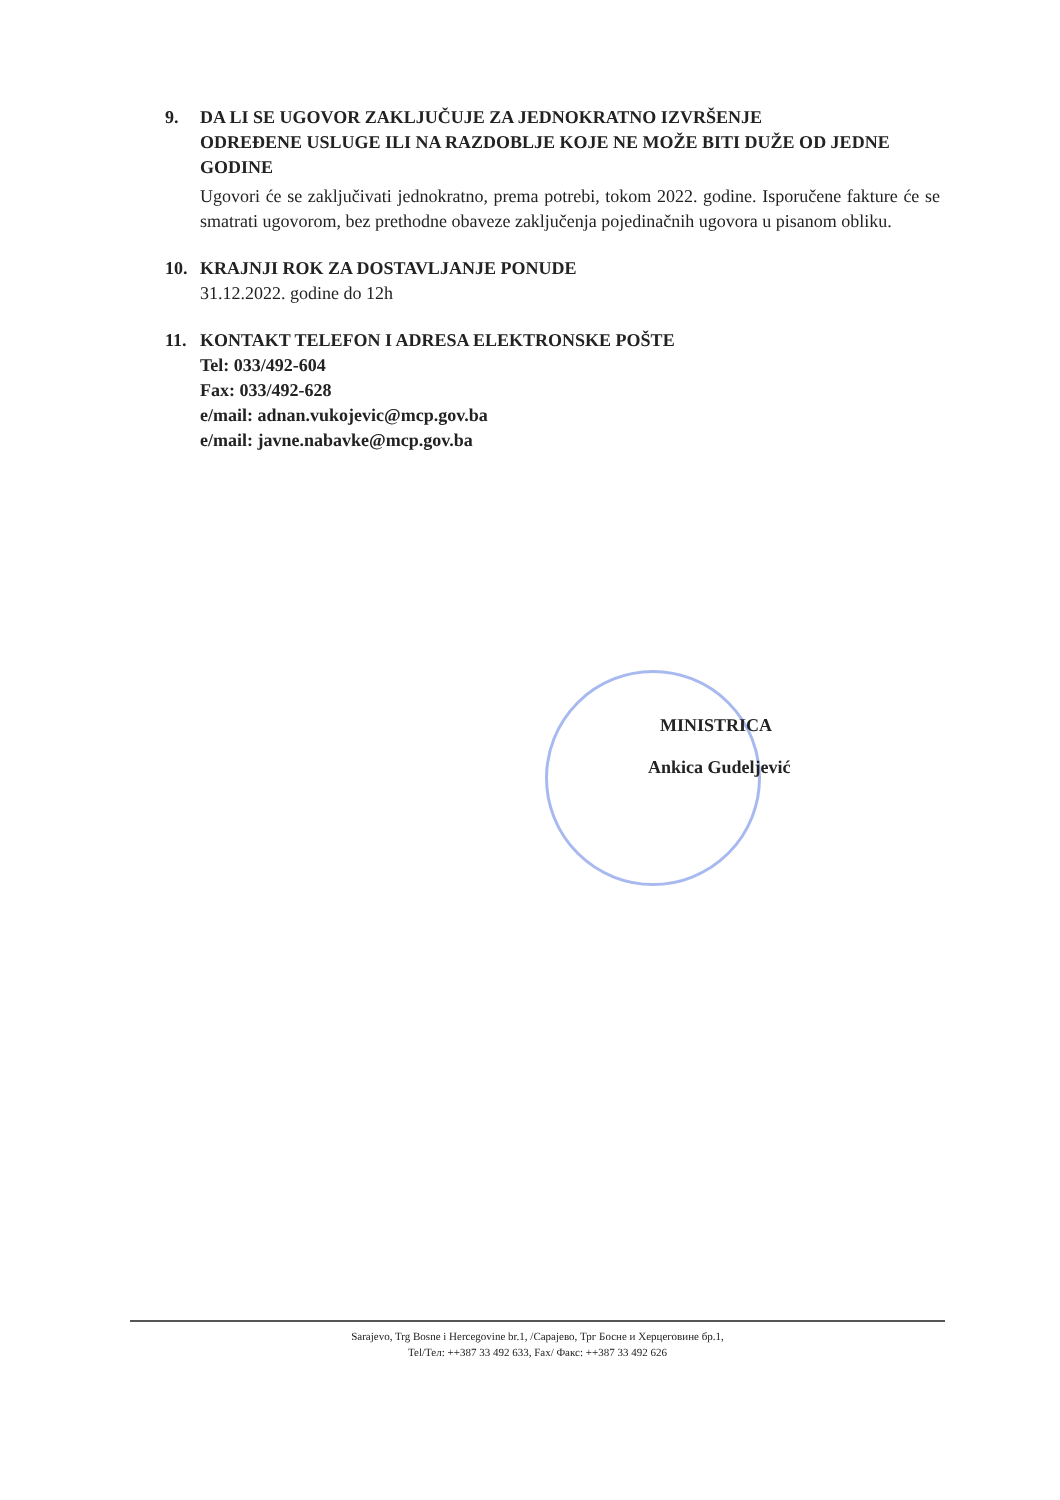9. DA LI SE UGOVOR ZAKLJUČUJE ZA JEDNOKRATNO IZVRŠENJE
ODREĐENE USLUGE ILI NA RAZDOBLJE KOJE NE MOŽE BITI DUŽE OD JEDNE GODINE
Ugovori će se zaključivati jednokratno, prema potrebi, tokom 2022. godine. Isporučene fakture će se smatrati ugovorom, bez prethodne obaveze zaključenja pojedinačnih ugovora u pisanom obliku.
10. KRAJNJI ROK ZA DOSTAVLJANJE PONUDE
31.12.2022. godine do 12h
11. KONTAKT TELEFON I ADRESA ELEKTRONSKE POŠTE
Tel: 033/492-604
Fax: 033/492-628
e/mail: adnan.vukojevic@mcp.gov.ba
e/mail: javne.nabavke@mcp.gov.ba
MINISTRICA
Ankica Gudeljević
Sarajevo, Trg Bosne i Hercegovine br.1, /Сарајево, Трг Босне и Херцеговине бр.1,
Tel/Тел: ++387 33 492 633, Fax/ Факс: ++387 33 492 626